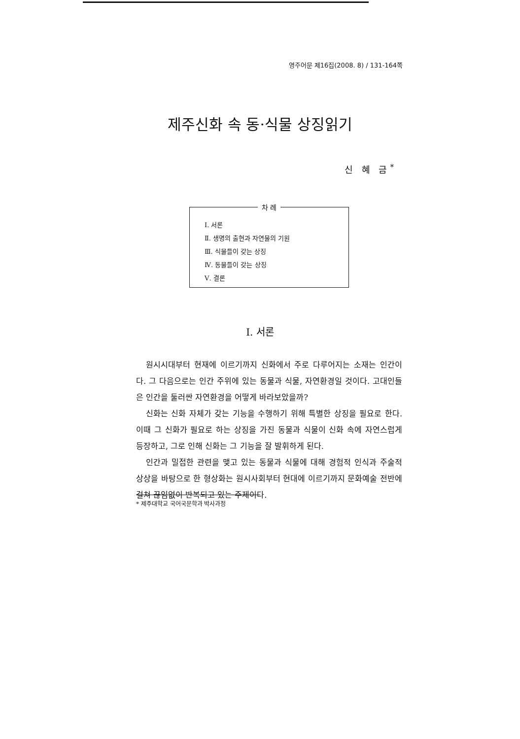영주어문 제16집(2008. 8) / 131-164쪽
제주신화 속 동·식물 상징읽기
신 혜 금<sup>*</sup>
차 례
Ⅰ. 서론
Ⅱ. 생명의 출현과 자연물의 기원
Ⅲ. 식물들이 갖는 상징
Ⅳ. 동물들이 갖는 상징
Ⅴ. 결론
Ⅰ. 서론
원시시대부터 현재에 이르기까지 신화에서 주로 다루어지는 소재는 인간이다. 그 다음으로는 인간 주위에 있는 동물과 식물, 자연환경일 것이다. 고대인들은 인간을 둘러싼 자연환경을 어떻게 바라보았을까?
신화는 신화 자체가 갖는 기능을 수행하기 위해 특별한 상징을 필요로 한다. 이때 그 신화가 필요로 하는 상징을 가진 동물과 식물이 신화 속에 자연스럽게 등장하고, 그로 인해 신화는 그 기능을 잘 발휘하게 된다.
인간과 밀접한 관련을 맺고 있는 동물과 식물에 대해 경험적 인식과 주술적 상상을 바탕으로 한 형상화는 원시사회부터 현대에 이르기까지 문화예술 전반에 걸쳐 끊임없이 반복되고 있는 주제이다.
* 제주대학교 국어국문학과 박사과정